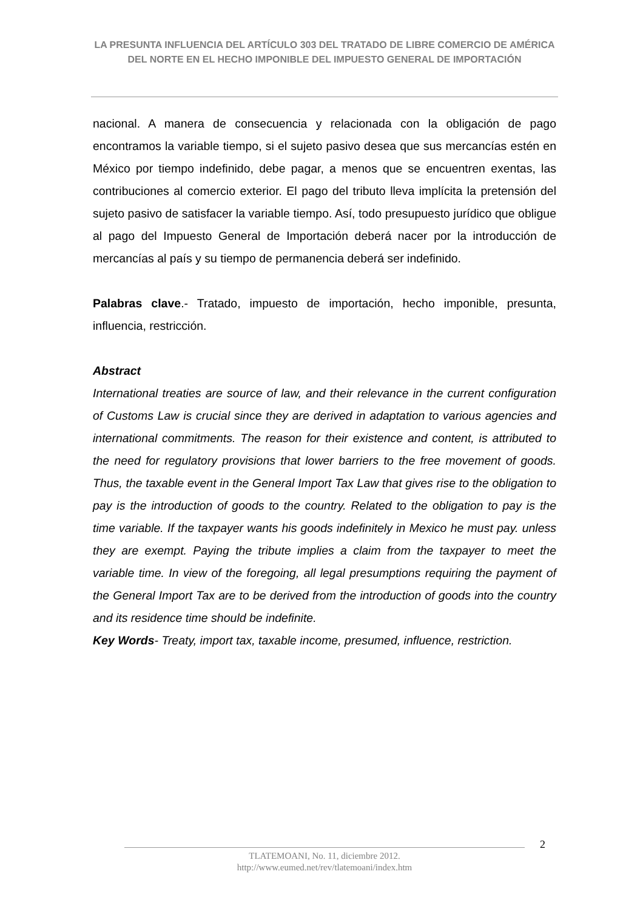LA PRESUNTA INFLUENCIA DEL ARTÍCULO 303 DEL TRATADO DE LIBRE COMERCIO DE AMÉRICA DEL NORTE EN EL HECHO IMPONIBLE DEL IMPUESTO GENERAL DE IMPORTACIÓN
nacional. A manera de consecuencia y relacionada con la obligación de pago encontramos la variable tiempo, si el sujeto pasivo desea que sus mercancías estén en México por tiempo indefinido, debe pagar, a menos que se encuentren exentas, las contribuciones al comercio exterior. El pago del tributo lleva implícita la pretensión del sujeto pasivo de satisfacer la variable tiempo. Así, todo presupuesto jurídico que obligue al pago del Impuesto General de Importación deberá nacer por la introducción de mercancías al país y su tiempo de permanencia deberá ser indefinido.
Palabras clave.- Tratado, impuesto de importación, hecho imponible, presunta, influencia, restricción.
Abstract
International treaties are source of law, and their relevance in the current configuration of Customs Law is crucial since they are derived in adaptation to various agencies and international commitments. The reason for their existence and content, is attributed to the need for regulatory provisions that lower barriers to the free movement of goods. Thus, the taxable event in the General Import Tax Law that gives rise to the obligation to pay is the introduction of goods to the country. Related to the obligation to pay is the time variable. If the taxpayer wants his goods indefinitely in Mexico he must pay. unless they are exempt. Paying the tribute implies a claim from the taxpayer to meet the variable time. In view of the foregoing, all legal presumptions requiring the payment of the General Import Tax are to be derived from the introduction of goods into the country and its residence time should be indefinite.
Key Words- Treaty, import tax, taxable income, presumed, influence, restriction.
2
TLATEMOANI, No. 11, diciembre 2012.
http://www.eumed.net/rev/tlatemoani/index.htm